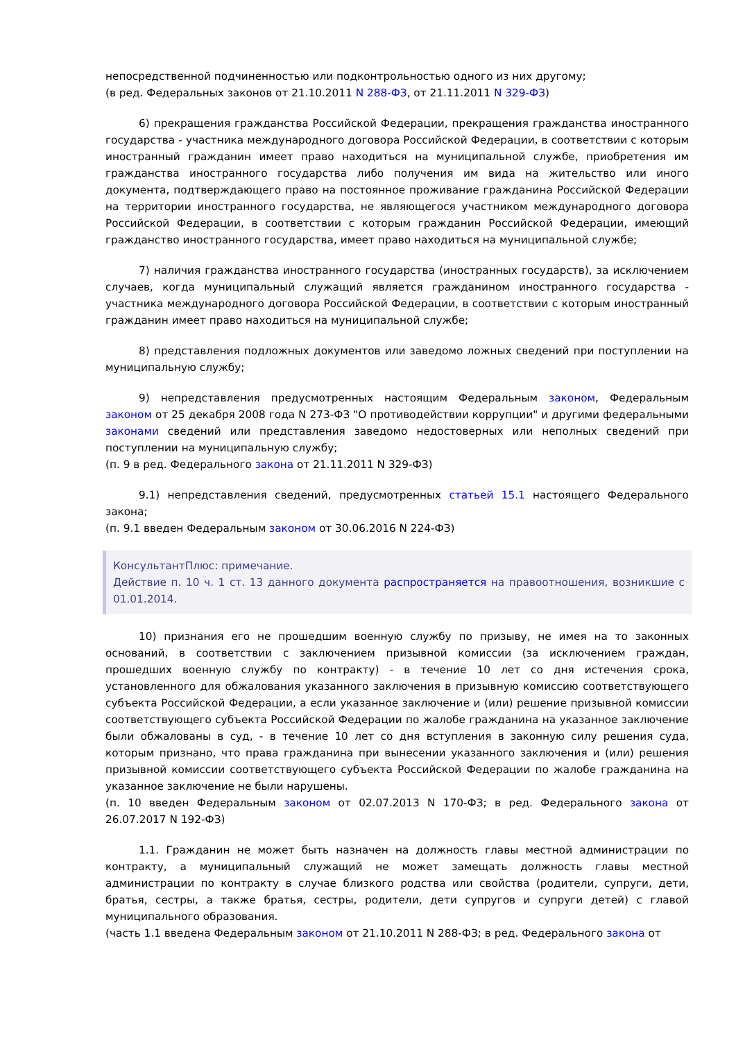непосредственной подчиненностью или подконтрольностью одного из них другому;
(в ред. Федеральных законов от 21.10.2011 N 288-ФЗ, от 21.11.2011 N 329-ФЗ)
6) прекращения гражданства Российской Федерации, прекращения гражданства иностранного государства - участника международного договора Российской Федерации, в соответствии с которым иностранный гражданин имеет право находиться на муниципальной службе, приобретения им гражданства иностранного государства либо получения им вида на жительство или иного документа, подтверждающего право на постоянное проживание гражданина Российской Федерации на территории иностранного государства, не являющегося участником международного договора Российской Федерации, в соответствии с которым гражданин Российской Федерации, имеющий гражданство иностранного государства, имеет право находиться на муниципальной службе;
7) наличия гражданства иностранного государства (иностранных государств), за исключением случаев, когда муниципальный служащий является гражданином иностранного государства - участника международного договора Российской Федерации, в соответствии с которым иностранный гражданин имеет право находиться на муниципальной службе;
8) представления подложных документов или заведомо ложных сведений при поступлении на муниципальную службу;
9) непредставления предусмотренных настоящим Федеральным законом, Федеральным законом от 25 декабря 2008 года N 273-ФЗ "О противодействии коррупции" и другими федеральными законами сведений или представления заведомо недостоверных или неполных сведений при поступлении на муниципальную службу;
(п. 9 в ред. Федерального закона от 21.11.2011 N 329-ФЗ)
9.1) непредставления сведений, предусмотренных статьей 15.1 настоящего Федерального закона;
(п. 9.1 введен Федеральным законом от 30.06.2016 N 224-ФЗ)
КонсультантПлюс: примечание.
Действие п. 10 ч. 1 ст. 13 данного документа распространяется на правоотношения, возникшие с 01.01.2014.
10) признания его не прошедшим военную службу по призыву, не имея на то законных оснований, в соответствии с заключением призывной комиссии (за исключением граждан, прошедших военную службу по контракту) - в течение 10 лет со дня истечения срока, установленного для обжалования указанного заключения в призывную комиссию соответствующего субъекта Российской Федерации, а если указанное заключение и (или) решение призывной комиссии соответствующего субъекта Российской Федерации по жалобе гражданина на указанное заключение были обжалованы в суд, - в течение 10 лет со дня вступления в законную силу решения суда, которым признано, что права гражданина при вынесении указанного заключения и (или) решения призывной комиссии соответствующего субъекта Российской Федерации по жалобе гражданина на указанное заключение не были нарушены.
(п. 10 введен Федеральным законом от 02.07.2013 N 170-ФЗ; в ред. Федерального закона от 26.07.2017 N 192-ФЗ)
1.1. Гражданин не может быть назначен на должность главы местной администрации по контракту, а муниципальный служащий не может замещать должность главы местной администрации по контракту в случае близкого родства или свойства (родители, супруги, дети, братья, сестры, а также братья, сестры, родители, дети супругов и супруги детей) с главой муниципального образования.
(часть 1.1 введена Федеральным законом от 21.10.2011 N 288-ФЗ; в ред. Федерального закона от